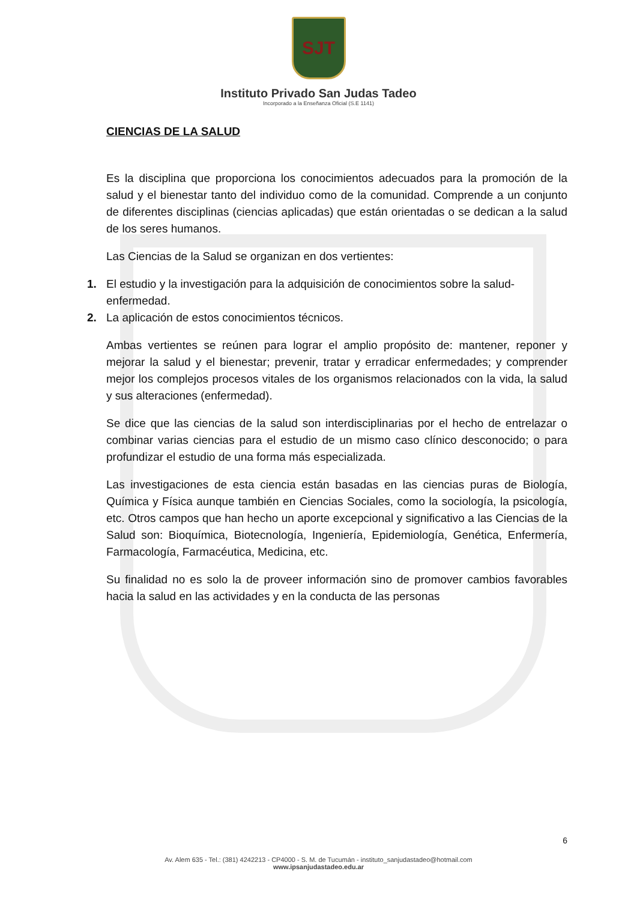SJT
Instituto Privado San Judas Tadeo
Incorporado a la Enseñanza Oficial (S.E 1141)
CIENCIAS DE LA SALUD
Es la disciplina que proporciona los conocimientos adecuados para la promoción de la salud y el bienestar tanto del individuo como de la comunidad. Comprende a un conjunto de diferentes disciplinas (ciencias aplicadas) que están orientadas o se dedican a la salud de los seres humanos.
Las Ciencias de la Salud se organizan en dos vertientes:
1. El estudio y la investigación para la adquisición de conocimientos sobre la salud-enfermedad.
2. La aplicación de estos conocimientos técnicos.
Ambas vertientes se reúnen para lograr el amplio propósito de: mantener, reponer y mejorar la salud y el bienestar; prevenir, tratar y erradicar enfermedades; y comprender mejor los complejos procesos vitales de los organismos relacionados con la vida, la salud y sus alteraciones (enfermedad).
Se dice que las ciencias de la salud son interdisciplinarias por el hecho de entrelazar o combinar varias ciencias para el estudio de un mismo caso clínico desconocido; o para profundizar el estudio de una forma más especializada.
Las investigaciones de esta ciencia están basadas en las ciencias puras de Biología, Química y Física aunque también en Ciencias Sociales, como la sociología, la psicología, etc. Otros campos que han hecho un aporte excepcional y significativo a las Ciencias de la Salud son: Bioquímica, Biotecnología, Ingeniería, Epidemiología, Genética, Enfermería, Farmacología, Farmacéutica, Medicina, etc.
Su finalidad no es solo la de proveer información sino de promover cambios favorables hacia la salud en las actividades y en la conducta de las personas
6
Av. Alem 635 - Tel.: (381) 4242213 - CP4000 - S. M. de Tucumán - instituto_sanjudastadeo@hotmail.com
www.ipsanjudastadeo.edu.ar